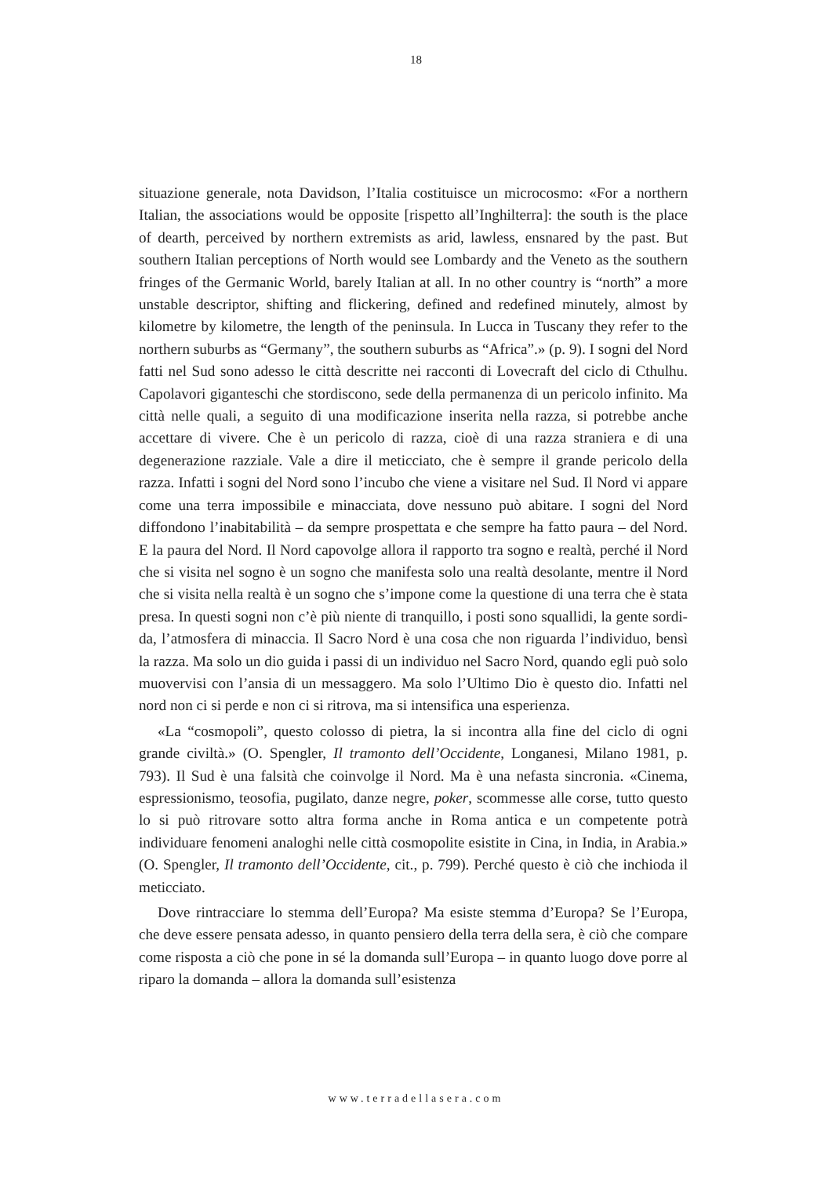18
situazione generale, nota Davidson, l’Italia costituisce un microcosmo: «For a northern Italian, the associations would be opposite [rispetto all’Inghilterra]: the south is the place of dearth, perceived by northern extremists as arid, lawless, en­snared by the past. But southern Italian perceptions of North would see Lom­bardy and the Veneto as the southern fringes of the Germanic World, barely Ital­ian at all. In no other country is “north” a more unstable descriptor, shifting and flickering, defined and redefined minutely, almost by kilometre by kilometre, the length of the peninsula. In Lucca in Tuscany they refer to the northern suburbs as “Germany”, the southern suburbs as “Africa”.» (p. 9). I sogni del Nord fatti nel Sud sono adesso le città descritte nei racconti di Lovecraft del ciclo di Cthulhu. Capolavori giganteschi che stordiscono, sede della permanenza di un pericolo infi­nito. Ma città nelle quali, a seguito di una modificazione inserita nella razza, si po­trebbe anche accettare di vivere. Che è un pericolo di razza, cioè di una razza stra­niera e di una degenerazione razziale. Vale a dire il meticciato, che è sempre il grande pericolo della razza. Infatti i sogni del Nord sono l’incubo che viene a visi­tare nel Sud. Il Nord vi appare come una terra impossibile e minacciata, dove nes­suno può abitare. I sogni del Nord diffondono l’inabitabilità – da sempre prospet­tata e che sempre ha fatto paura – del Nord. E la paura del Nord. Il Nord capovol­ge allora il rapporto tra sogno e realtà, perché il Nord che si visita nel sogno è un sogno che manifesta solo una realtà desolante, mentre il Nord che si visita nella realtà è un sogno che s’impone come la questione di una terra che è stata presa. In questi sogni non c’è più niente di tranquillo, i posti sono squallidi, la gente sordi­da, l’atmosfera di minaccia. Il Sacro Nord è una cosa che non riguarda l’individuo, bensì la razza. Ma solo un dio guida i passi di un individuo nel Sacro Nord, quan­do egli può solo muovervisi con l’ansia di un messaggero. Ma solo l’Ultimo Dio è questo dio. Infatti nel nord non ci si perde e non ci si ritrova, ma si intensifica una esperienza.
«La “cosmopoli”, questo colosso di pietra, la si incontra alla fine del ciclo di ogni grande civiltà.» (O. Spengler, Il tramonto dell’Occidente, Longanesi, Milano 1981, p. 793). Il Sud è una falsità che coinvolge il Nord. Ma è una nefasta sincro­nia. «Cinema, espressionismo, teosofia, pugilato, danze negre, poker, scommesse alle corse, tutto questo lo si può ritrovare sotto altra forma anche in Roma antica e un competente potrà individuare fenomeni analoghi nelle città cosmopolite esisti­te in Cina, in India, in Arabia.» (O. Spengler, Il tramonto dell’Occidente, cit., p. 799). Perché questo è ciò che inchioda il meticciato.
Dove rintracciare lo stemma dell’Europa? Ma esiste stemma d’Europa? Se l’Eu­ropa, che deve essere pensata adesso, in quanto pensiero della terra della sera, è ciò che compare come risposta a ciò che pone in sé la domanda sull’Europa – in quan­to luogo dove porre al riparo la domanda – allora la domanda sull’esistenza
www.terradellasera.com